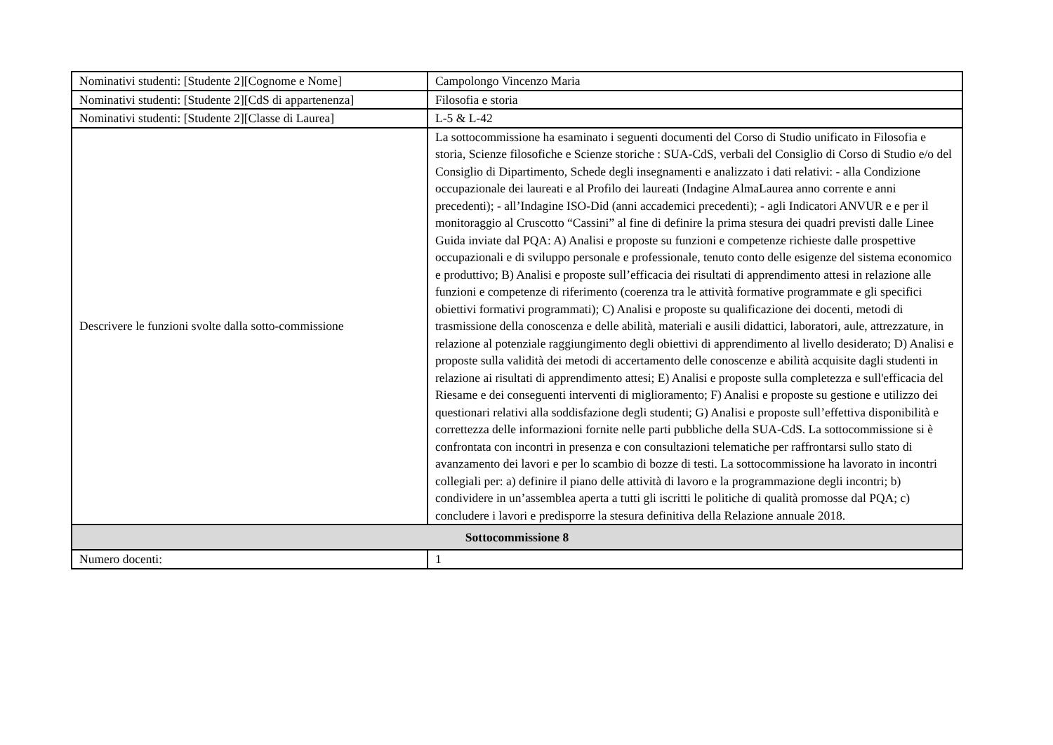| Nominativi studenti: [Studente 2][Cognome e Nome] | Campolongo Vincenzo Maria |
| Nominativi studenti: [Studente 2][CdS di appartenenza] | Filosofia e storia |
| Nominativi studenti: [Studente 2][Classe di Laurea] | L-5 & L-42 |
| Descrivere le funzioni svolte dalla sotto-commissione | La sottocommissione ha esaminato i seguenti documenti del Corso di Studio unificato in Filosofia e storia, Scienze filosofiche e Scienze storiche : SUA-CdS, verbali del Consiglio di Corso di Studio e/o del Consiglio di Dipartimento, Schede degli insegnamenti e analizzato i dati relativi: - alla Condizione occupazionale dei laureati e al Profilo dei laureati (Indagine AlmaLaurea anno corrente e anni precedenti); - all’Indagine ISO-Did (anni accademici precedenti); - agli Indicatori ANVUR e e per il monitoraggio al Cruscotto “Cassini” al fine di definire la prima stesura dei quadri previsti dalle Linee Guida inviate dal PQA: A) Analisi e proposte su funzioni e competenze richieste dalle prospettive occupazionali e di sviluppo personale e professionale, tenuto conto delle esigenze del sistema economico e produttivo; B) Analisi e proposte sull’efficacia dei risultati di apprendimento attesi in relazione alle funzioni e competenze di riferimento (coerenza tra le attività formative programmate e gli specifici obiettivi formativi programmati); C) Analisi e proposte su qualificazione dei docenti, metodi di trasmissione della conoscenza e delle abilità, materiali e ausili didattici, laboratori, aule, attrezzature, in relazione al potenziale raggiungimento degli obiettivi di apprendimento al livello desiderato; D) Analisi e proposte sulla validità dei metodi di accertamento delle conoscenze e abilità acquisite dagli studenti in relazione ai risultati di apprendimento attesi; E) Analisi e proposte sulla completezza e sull'efficacia del Riesame e dei conseguenti interventi di miglioramento; F) Analisi e proposte su gestione e utilizzo dei questionari relativi alla soddisfazione degli studenti; G) Analisi e proposte sull’effettiva disponibilità e correttezza delle informazioni fornite nelle parti pubbliche della SUA-CdS. La sottocommissione si è confrontata con incontri in presenza e con consultazioni telematiche per raffrontarsi sullo stato di avanzamento dei lavori e per lo scambio di bozze di testi. La sottocommissione ha lavorato in incontri collegiali per: a) definire il piano delle attività di lavoro e la programmazione degli incontri; b) condividere in un’assemblea aperta a tutti gli iscritti le politiche di qualità promosse dal PQA; c) concludere i lavori e predisporre la stesura definitiva della Relazione annuale 2018. |
| Sottocommissione 8 | |
| Numero docenti: | 1 |